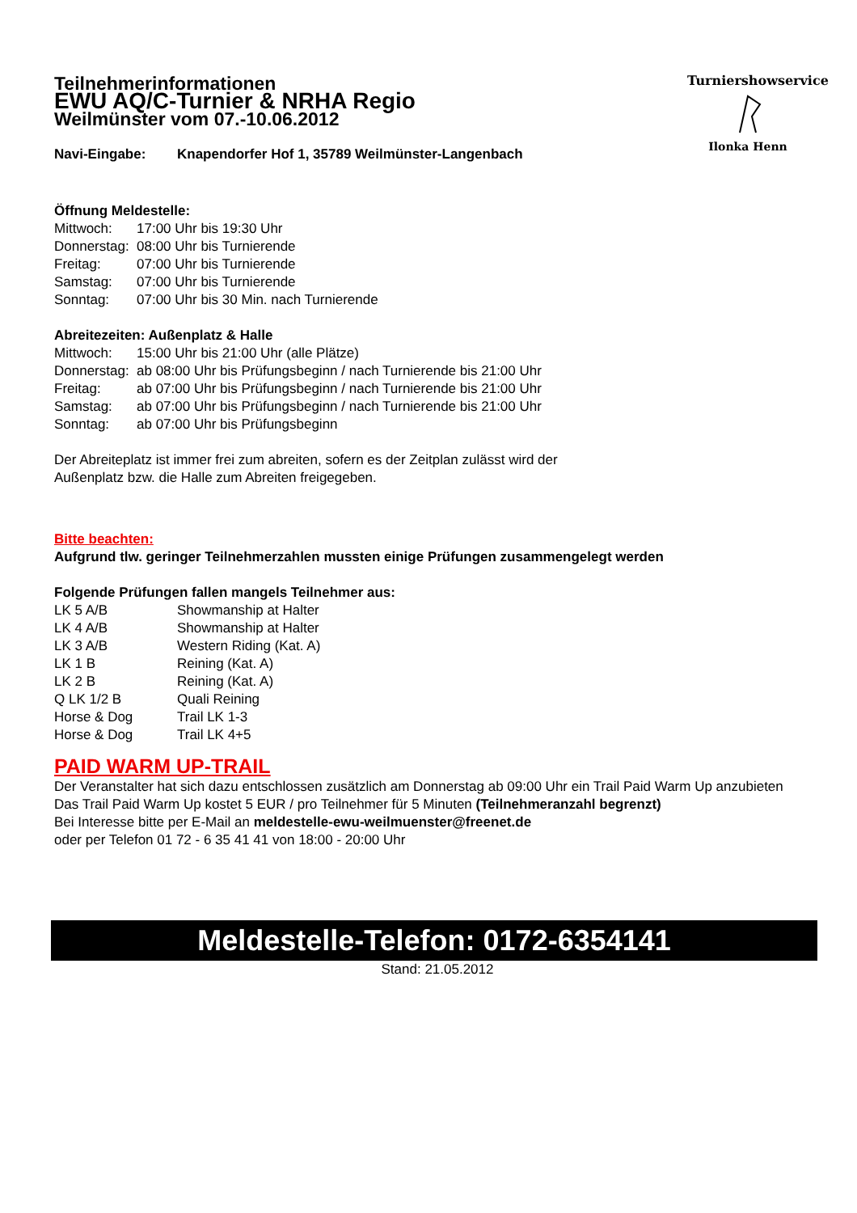Turniershowservice
Ilonka Henn
Teilnehmerinformationen
EWU AQ/C-Turnier & NRHA Regio
Weilmünster vom 07.-10.06.2012
| Navi-Eingabe: | Knapendorfer Hof 1, 35789 Weilmünster-Langenbach |
Öffnung Meldestelle:
| Mittwoch: | 17:00 Uhr bis 19:30 Uhr |
| Donnerstag: | 08:00 Uhr bis Turnierende |
| Freitag: | 07:00 Uhr bis Turnierende |
| Samstag: | 07:00 Uhr bis Turnierende |
| Sonntag: | 07:00 Uhr bis 30 Min. nach Turnierende |
Abreitezeiten: Außenplatz & Halle
| Mittwoch: | 15:00 Uhr bis 21:00 Uhr (alle Plätze) |
| Donnerstag: | ab 08:00 Uhr bis Prüfungsbeginn / nach Turnierende bis 21:00 Uhr |
| Freitag: | ab 07:00 Uhr bis Prüfungsbeginn / nach Turnierende bis 21:00 Uhr |
| Samstag: | ab 07:00 Uhr bis Prüfungsbeginn / nach Turnierende bis 21:00 Uhr |
| Sonntag: | ab 07:00 Uhr bis Prüfungsbeginn |
Der Abreiteplatz ist immer frei zum abreiten, sofern es der Zeitplan zulässt wird der
Außenplatz bzw. die Halle zum Abreiten freigegeben.
Bitte beachten:
Aufgrund tlw. geringer Teilnehmerzahlen mussten einige Prüfungen zusammengelegt werden
Folgende Prüfungen fallen mangels Teilnehmer aus:
| LK 5 A/B | Showmanship at Halter |
| LK 4 A/B | Showmanship at Halter |
| LK 3 A/B | Western Riding (Kat. A) |
| LK 1 B | Reining (Kat. A) |
| LK 2 B | Reining (Kat. A) |
| Q LK 1/2 B | Quali Reining |
| Horse & Dog | Trail LK 1-3 |
| Horse & Dog | Trail LK 4+5 |
PAID WARM UP-TRAIL
Der Veranstalter hat sich dazu entschlossen zusätzlich am Donnerstag ab 09:00 Uhr ein Trail Paid Warm Up anzubieten
Das Trail Paid Warm Up kostet 5 EUR / pro Teilnehmer für 5 Minuten (Teilnehmeranzahl begrenzt)
Bei Interesse bitte per E-Mail an meldestelle-ewu-weilmuenster@freenet.de
oder per Telefon 01 72 - 6 35 41 41 von 18:00 - 20:00 Uhr
Meldestelle-Telefon: 0172-6354141
Stand: 21.05.2012